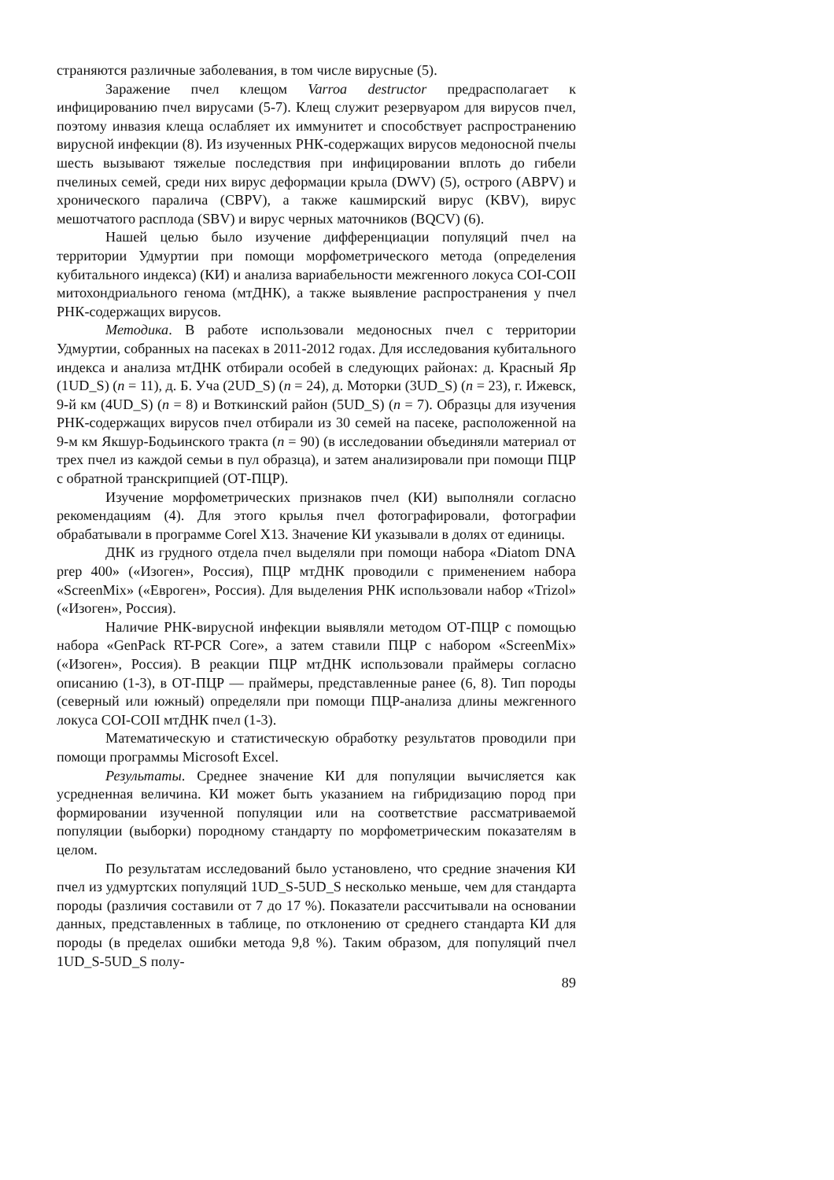страняются различные заболевания, в том числе вирусные (5).
Заражение пчел клещом Varroa destructor предрасполагает к инфицированию пчел вирусами (5-7). Клещ служит резервуаром для вирусов пчел, поэтому инвазия клеща ослабляет их иммунитет и способствует распространению вирусной инфекции (8). Из изученных РНК-содержащих вирусов медоносной пчелы шесть вызывают тяжелые последствия при инфицировании вплоть до гибели пчелиных семей, среди них вирус деформации крыла (DWV) (5), острого (ABPV) и хронического паралича (CBPV), а также кашмирский вирус (KBV), вирус мешотчатого расплода (SBV) и вирус черных маточников (BQCV) (6).
Нашей целью было изучение дифференциации популяций пчел на территории Удмуртии при помощи морфометрического метода (определения кубитального индекса) (КИ) и анализа вариабельности межгенного локуса COI-COII митохондриального генома (мтДНК), а также выявление распространения у пчел РНК-содержащих вирусов.
Методика. В работе использовали медоносных пчел с территории Удмуртии, собранных на пасеках в 2011-2012 годах. Для исследования кубитального индекса и анализа мтДНК отбирали особей в следующих районах: д. Красный Яр (1UD_S) (n = 11), д. Б. Уча (2UD_S) (n = 24), д. Моторки (3UD_S) (n = 23), г. Ижевск, 9-й км (4UD_S) (n = 8) и Воткинский район (5UD_S) (n = 7). Образцы для изучения РНК-содержащих вирусов пчел отбирали из 30 семей на пасеке, расположенной на 9-м км Якшур-Бодьинского тракта (n = 90) (в исследовании объединяли материал от трех пчел из каждой семьи в пул образца), и затем анализировали при помощи ПЦР с обратной транскрипцией (ОТ-ПЦР).
Изучение морфометрических признаков пчел (КИ) выполняли согласно рекомендациям (4). Для этого крылья пчел фотографировали, фотографии обрабатывали в программе Corel X13. Значение КИ указывали в долях от единицы.
ДНК из грудного отдела пчел выделяли при помощи набора «Diatom DNA prep 400» («Изоген», Россия), ПЦР мтДНК проводили с применением набора «ScreenMix» («Евроген», Россия). Для выделения РНК использовали набор «Trizol» («Изоген», Россия).
Наличие РНК-вирусной инфекции выявляли методом ОТ-ПЦР с помощью набора «GenPack RT-PCR Core», а затем ставили ПЦР с набором «ScreenMix» («Изоген», Россия). В реакции ПЦР мтДНК использовали праймеры согласно описанию (1-3), в ОТ-ПЦР — праймеры, представленные ранее (6, 8). Тип породы (северный или южный) определяли при помощи ПЦР-анализа длины межгенного локуса COI-COII мтДНК пчел (1-3).
Математическую и статистическую обработку результатов проводили при помощи программы Microsoft Excel.
Результаты. Среднее значение КИ для популяции вычисляется как усредненная величина. КИ может быть указанием на гибридизацию пород при формировании изученной популяции или на соответствие рассматриваемой популяции (выборки) породному стандарту по морфометрическим показателям в целом.
По результатам исследований было установлено, что средние значения КИ пчел из удмуртских популяций 1UD_S-5UD_S несколько меньше, чем для стандарта породы (различия составили от 7 до 17 %). Показатели рассчитывали на основании данных, представленных в таблице, по отклонению от среднего стандарта КИ для породы (в пределах ошибки метода 9,8 %). Таким образом, для популяций пчел 1UD_S-5UD_S полу-
89